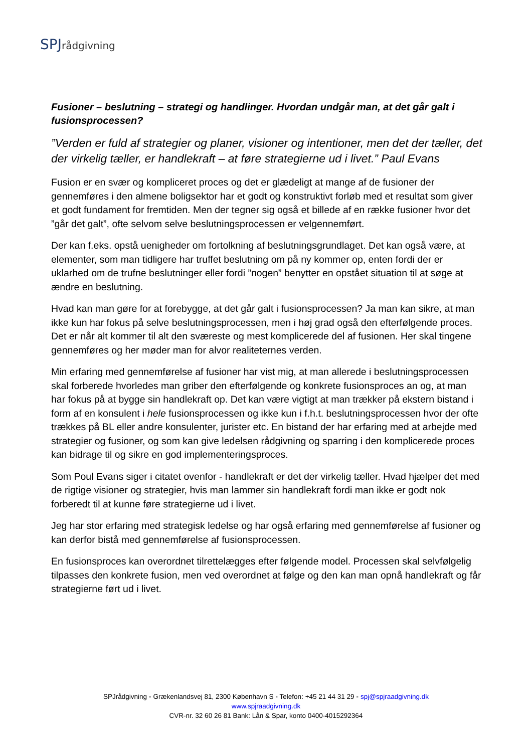SPJ rådgivning
Fusioner – beslutning – strategi og handlinger. Hvordan undgår man, at det går galt i fusionsprocessen?
”Verden er fuld af strategier og planer, visioner og intentioner, men det der tæller, det der virkelig tæller, er handlekraft – at føre strategierne ud i livet.” Paul Evans
Fusion er en svær og kompliceret proces og det er glædeligt at mange af de fusioner der gennemføres i den almene boligsektor har et godt og konstruktivt forløb med et resultat som giver et godt fundament for fremtiden. Men der tegner sig også et billede af en række fusioner hvor det ”går det galt”, ofte selvom selve beslutningsprocessen er velgennemført.
Der kan f.eks. opstå uenigheder om fortolkning af beslutningsgrundlaget. Det kan også være, at elementer, som man tidligere har truffet beslutning om på ny kommer op, enten fordi der er uklarhed om de trufne beslutninger eller fordi ”nogen” benytter en opstået situation til at søge at ændre en beslutning.
Hvad kan man gøre for at forebygge, at det går galt i fusionsprocessen? Ja man kan sikre, at man ikke kun har fokus på selve beslutningsprocessen, men i høj grad også den efterfølgende proces. Det er når alt kommer til alt den sværeste og mest komplicerede del af fusionen. Her skal tingene gennemføres og her møder man for alvor realiteternes verden.
Min erfaring med gennemførelse af fusioner har vist mig, at man allerede i beslutningsprocessen skal forberede hvorledes man griber den efterfølgende og konkrete fusionsproces an og, at man har fokus på at bygge sin handlekraft op. Det kan være vigtigt at man trækker på ekstern bistand i form af en konsulent i hele fusionsprocessen og ikke kun i f.h.t. beslutningsprocessen hvor der ofte trækkes på BL eller andre konsulenter, jurister etc. En bistand der har erfaring med at arbejde med strategier og fusioner, og som kan give ledelsen rådgivning og sparring i den komplicerede proces kan bidrage til og sikre en god implementeringsproces.
Som Poul Evans siger i citatet ovenfor - handlekraft er det der virkelig tæller. Hvad hjælper det med de rigtige visioner og strategier, hvis man lammer sin handlekraft fordi man ikke er godt nok forberedt til at kunne føre strategierne ud i livet.
Jeg har stor erfaring med strategisk ledelse og har også erfaring med gennemførelse af fusioner og kan derfor bistå med gennemførelse af fusionsprocessen.
En fusionsproces kan overordnet tilrettelægges efter følgende model. Processen skal selvfølgelig tilpasses den konkrete fusion, men ved overordnet at følge og den kan man opnå handlekraft og får strategierne ført ud i livet.
SPJrådgivning ▪ Grækenlandsvej 81, 2300 København S ▪ Telefon: +45 21 44 31 29 ▪ spj@spjraadgivning.dk
www.spjraadgivning.dk
CVR-nr. 32 60 26 81 Bank: Lån & Spar, konto 0400-4015292364